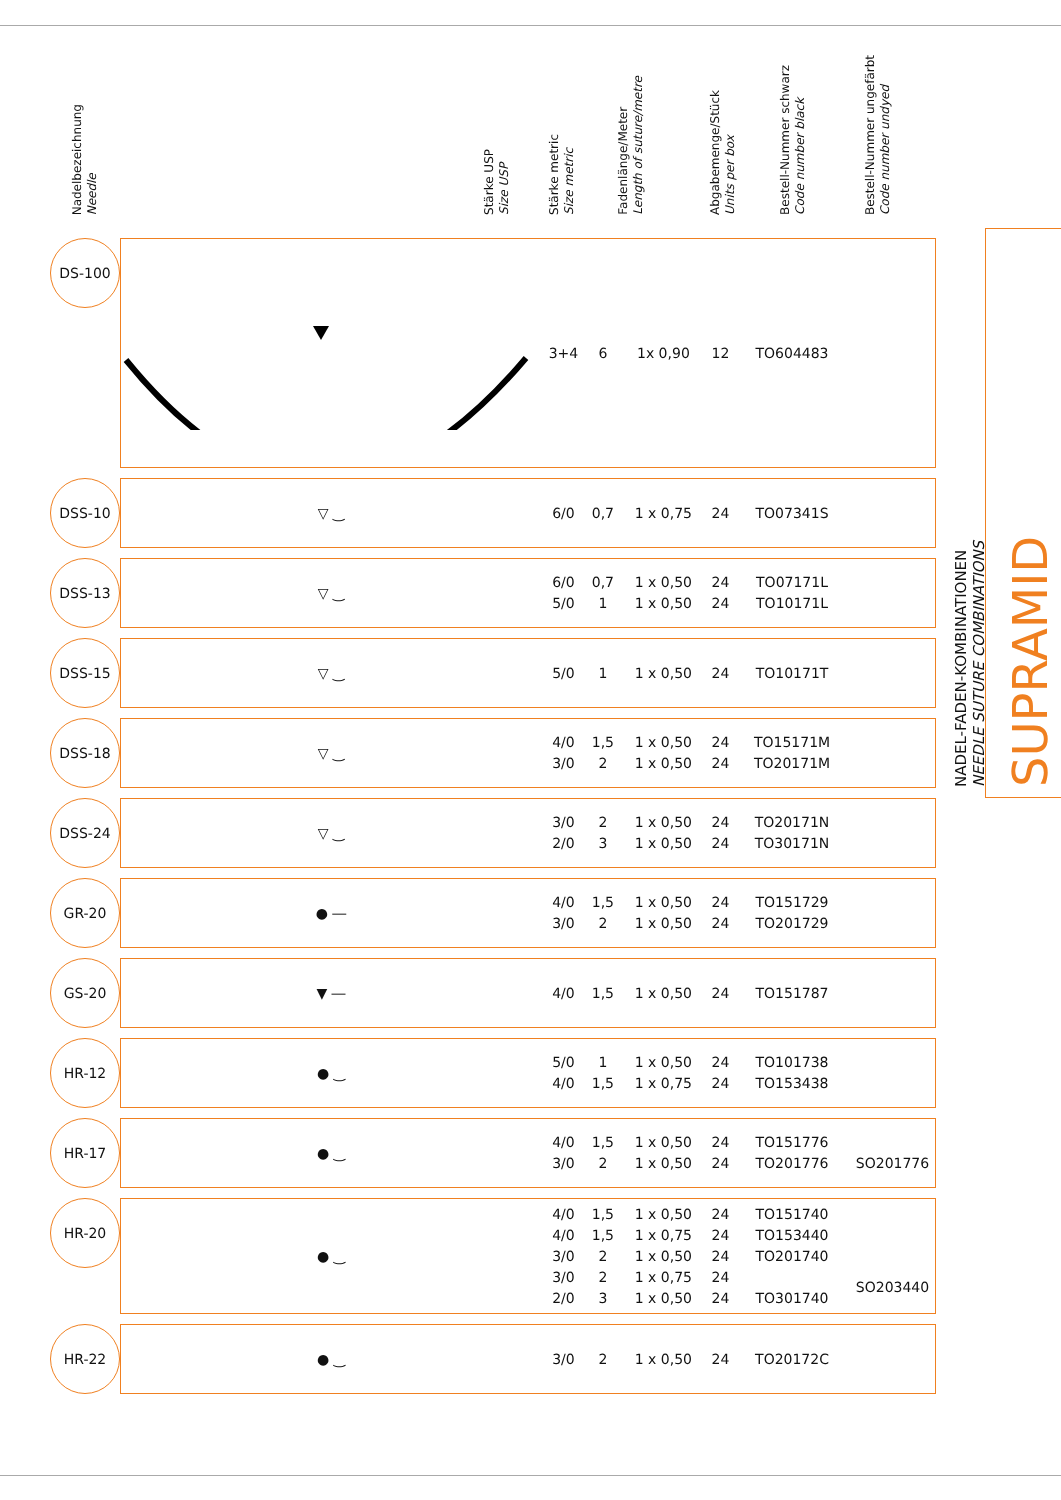Nadelbezeichnung
Needle
Stärke USP
Size USP
Stärke metric
Size metric
Fadenlänge/Meter
Length of suture/metre
Abgabemenge/Stück
Units per box
Bestell-Nummer schwarz
Code number black
Bestell-Nummer ungefärbt
Code number undyed
| DS-100 | | 3+4 | 6 | 1x 0,90 | 12 | TO604483 | |
| DSS-10 | ▽ ‿ | 6/0 | 0,7 | 1 x 0,75 | 24 | TO07341S | |
| DSS-13 | ▽ ‿ | 6/0 5/0 | 0,7 1 | 1 x 0,50 1 x 0,50 | 24 24 | TO07171L TO10171L | |
| DSS-15 | ▽ ‿ | 5/0 | 1 | 1 x 0,50 | 24 | TO10171T | |
| DSS-18 | ▽ ‿ | 4/0 3/0 | 1,5 2 | 1 x 0,50 1 x 0,50 | 24 24 | TO15171M TO20171M | |
| DSS-24 | ▽ ‿ | 3/0 2/0 | 2 3 | 1 x 0,50 1 x 0,50 | 24 24 | TO20171N TO30171N | |
| GR-20 | ● ― | 4/0 3/0 | 1,5 2 | 1 x 0,50 1 x 0,50 | 24 24 | TO151729 TO201729 | |
| GS-20 | ▼ ― | 4/0 | 1,5 | 1 x 0,50 | 24 | TO151787 | |
| HR-12 | ● ‿ | 5/0 4/0 | 1 1,5 | 1 x 0,50 1 x 0,75 | 24 24 | TO101738 TO153438 | |
| HR-17 | ● ‿ | 4/0 3/0 | 1,5 2 | 1 x 0,50 1 x 0,50 | 24 24 | TO151776 TO201776 | SO201776 |
| HR-20 | ● ‿ | 4/0 4/0 3/0 3/0 2/0 | 1,5 1,5 2 2 3 | 1 x 0,50 1 x 0,75 1 x 0,50 1 x 0,75 1 x 0,50 | 24 24 24 24 24 | TO151740 TO153440 TO201740 TO301740 | SO203440 |
| HR-22 | ● ‿ | 3/0 | 2 | 1 x 0,50 | 24 | TO20172C | |
SUPRAMID
NADEL-FADEN-KOMBINATIONEN
NEEDLE SUTURE COMBINATIONS